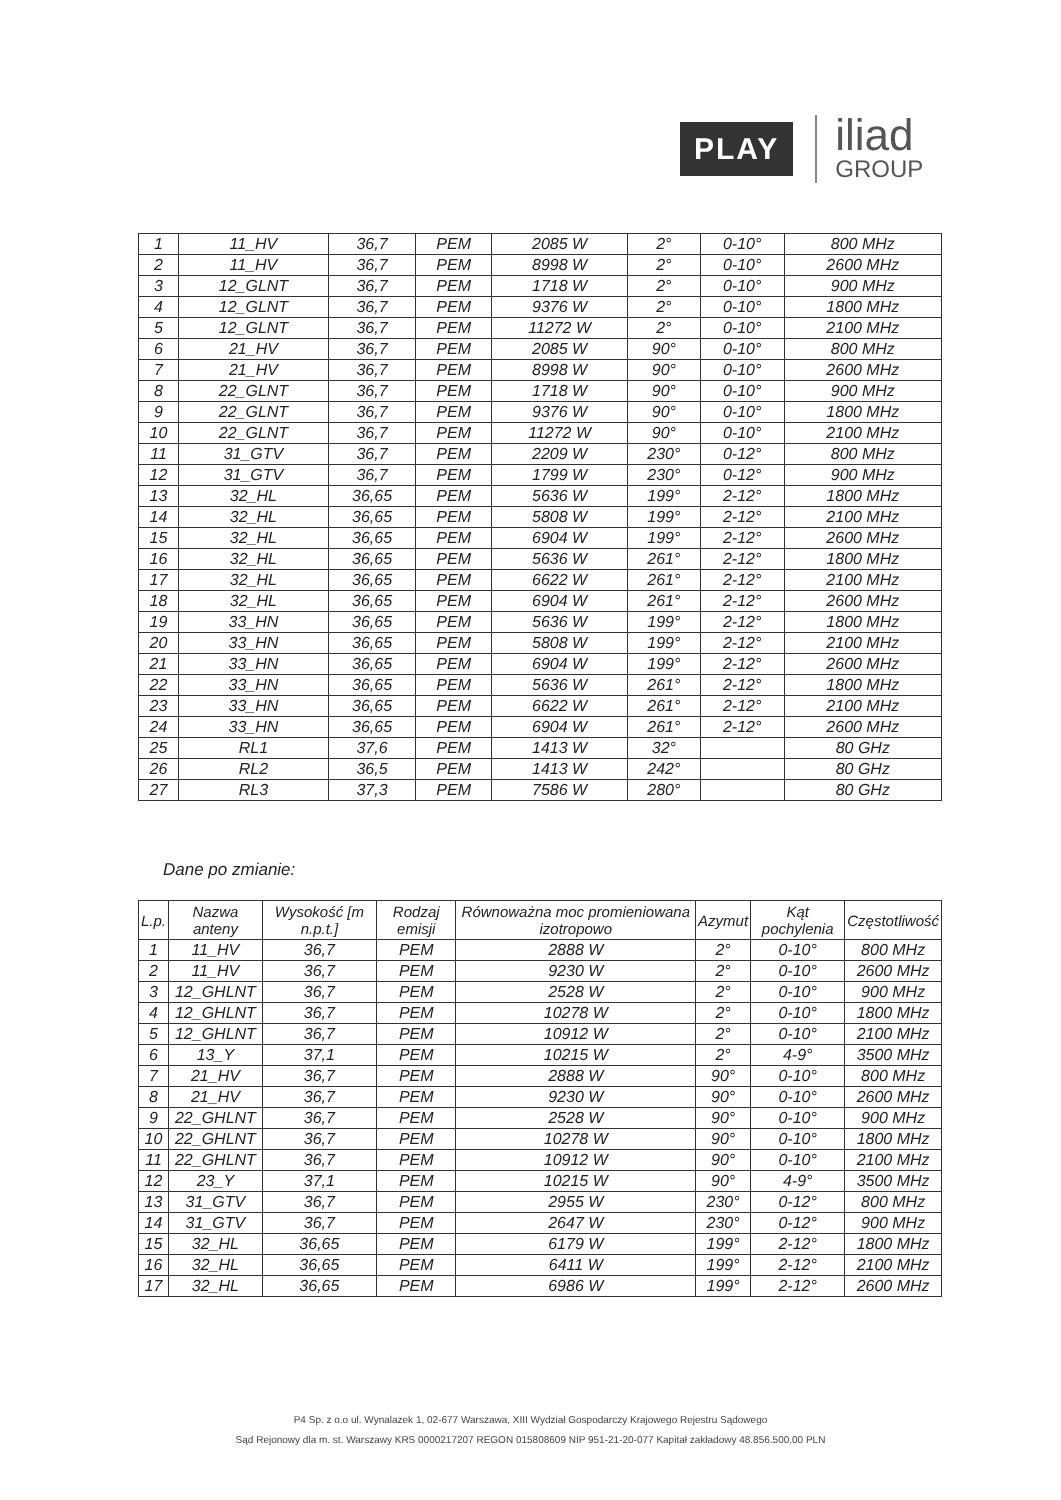PLAY
iliad
GROUP
| 1 | 11_HV | 36,7 | PEM | 2085 W | 2° | 0-10° | 800 MHz |
| 2 | 11_HV | 36,7 | PEM | 8998 W | 2° | 0-10° | 2600 MHz |
| 3 | 12_GLNT | 36,7 | PEM | 1718 W | 2° | 0-10° | 900 MHz |
| 4 | 12_GLNT | 36,7 | PEM | 9376 W | 2° | 0-10° | 1800 MHz |
| 5 | 12_GLNT | 36,7 | PEM | 11272 W | 2° | 0-10° | 2100 MHz |
| 6 | 21_HV | 36,7 | PEM | 2085 W | 90° | 0-10° | 800 MHz |
| 7 | 21_HV | 36,7 | PEM | 8998 W | 90° | 0-10° | 2600 MHz |
| 8 | 22_GLNT | 36,7 | PEM | 1718 W | 90° | 0-10° | 900 MHz |
| 9 | 22_GLNT | 36,7 | PEM | 9376 W | 90° | 0-10° | 1800 MHz |
| 10 | 22_GLNT | 36,7 | PEM | 11272 W | 90° | 0-10° | 2100 MHz |
| 11 | 31_GTV | 36,7 | PEM | 2209 W | 230° | 0-12° | 800 MHz |
| 12 | 31_GTV | 36,7 | PEM | 1799 W | 230° | 0-12° | 900 MHz |
| 13 | 32_HL | 36,65 | PEM | 5636 W | 199° | 2-12° | 1800 MHz |
| 14 | 32_HL | 36,65 | PEM | 5808 W | 199° | 2-12° | 2100 MHz |
| 15 | 32_HL | 36,65 | PEM | 6904 W | 199° | 2-12° | 2600 MHz |
| 16 | 32_HL | 36,65 | PEM | 5636 W | 261° | 2-12° | 1800 MHz |
| 17 | 32_HL | 36,65 | PEM | 6622 W | 261° | 2-12° | 2100 MHz |
| 18 | 32_HL | 36,65 | PEM | 6904 W | 261° | 2-12° | 2600 MHz |
| 19 | 33_HN | 36,65 | PEM | 5636 W | 199° | 2-12° | 1800 MHz |
| 20 | 33_HN | 36,65 | PEM | 5808 W | 199° | 2-12° | 2100 MHz |
| 21 | 33_HN | 36,65 | PEM | 6904 W | 199° | 2-12° | 2600 MHz |
| 22 | 33_HN | 36,65 | PEM | 5636 W | 261° | 2-12° | 1800 MHz |
| 23 | 33_HN | 36,65 | PEM | 6622 W | 261° | 2-12° | 2100 MHz |
| 24 | 33_HN | 36,65 | PEM | 6904 W | 261° | 2-12° | 2600 MHz |
| 25 | RL1 | 37,6 | PEM | 1413 W | 32° | | 80 GHz |
| 26 | RL2 | 36,5 | PEM | 1413 W | 242° | | 80 GHz |
| 27 | RL3 | 37,3 | PEM | 7586 W | 280° | | 80 GHz |
Dane po zmianie:
| L.p. | Nazwa anteny | Wysokość [m n.p.t.] | Rodzaj emisji | Równoważna moc promieniowana izotropowo | Azymut | Kąt pochylenia | Częstotliwość |
| --- | --- | --- | --- | --- | --- | --- | --- |
| 1 | 11_HV | 36,7 | PEM | 2888 W | 2° | 0-10° | 800 MHz |
| 2 | 11_HV | 36,7 | PEM | 9230 W | 2° | 0-10° | 2600 MHz |
| 3 | 12_GHLNT | 36,7 | PEM | 2528 W | 2° | 0-10° | 900 MHz |
| 4 | 12_GHLNT | 36,7 | PEM | 10278 W | 2° | 0-10° | 1800 MHz |
| 5 | 12_GHLNT | 36,7 | PEM | 10912 W | 2° | 0-10° | 2100 MHz |
| 6 | 13_Y | 37,1 | PEM | 10215 W | 2° | 4-9° | 3500 MHz |
| 7 | 21_HV | 36,7 | PEM | 2888 W | 90° | 0-10° | 800 MHz |
| 8 | 21_HV | 36,7 | PEM | 9230 W | 90° | 0-10° | 2600 MHz |
| 9 | 22_GHLNT | 36,7 | PEM | 2528 W | 90° | 0-10° | 900 MHz |
| 10 | 22_GHLNT | 36,7 | PEM | 10278 W | 90° | 0-10° | 1800 MHz |
| 11 | 22_GHLNT | 36,7 | PEM | 10912 W | 90° | 0-10° | 2100 MHz |
| 12 | 23_Y | 37,1 | PEM | 10215 W | 90° | 4-9° | 3500 MHz |
| 13 | 31_GTV | 36,7 | PEM | 2955 W | 230° | 0-12° | 800 MHz |
| 14 | 31_GTV | 36,7 | PEM | 2647 W | 230° | 0-12° | 900 MHz |
| 15 | 32_HL | 36,65 | PEM | 6179 W | 199° | 2-12° | 1800 MHz |
| 16 | 32_HL | 36,65 | PEM | 6411 W | 199° | 2-12° | 2100 MHz |
| 17 | 32_HL | 36,65 | PEM | 6986 W | 199° | 2-12° | 2600 MHz |
P4 Sp. z o.o ul. Wynalazek 1, 02-677 Warszawa, XIII Wydział Gospodarczy Krajowego Rejestru Sądowego
Sąd Rejonowy dla m. st. Warszawy KRS 0000217207 REGON 015808609 NIP 951-21-20-077 Kapitał zakładowy 48.856.500,00 PLN